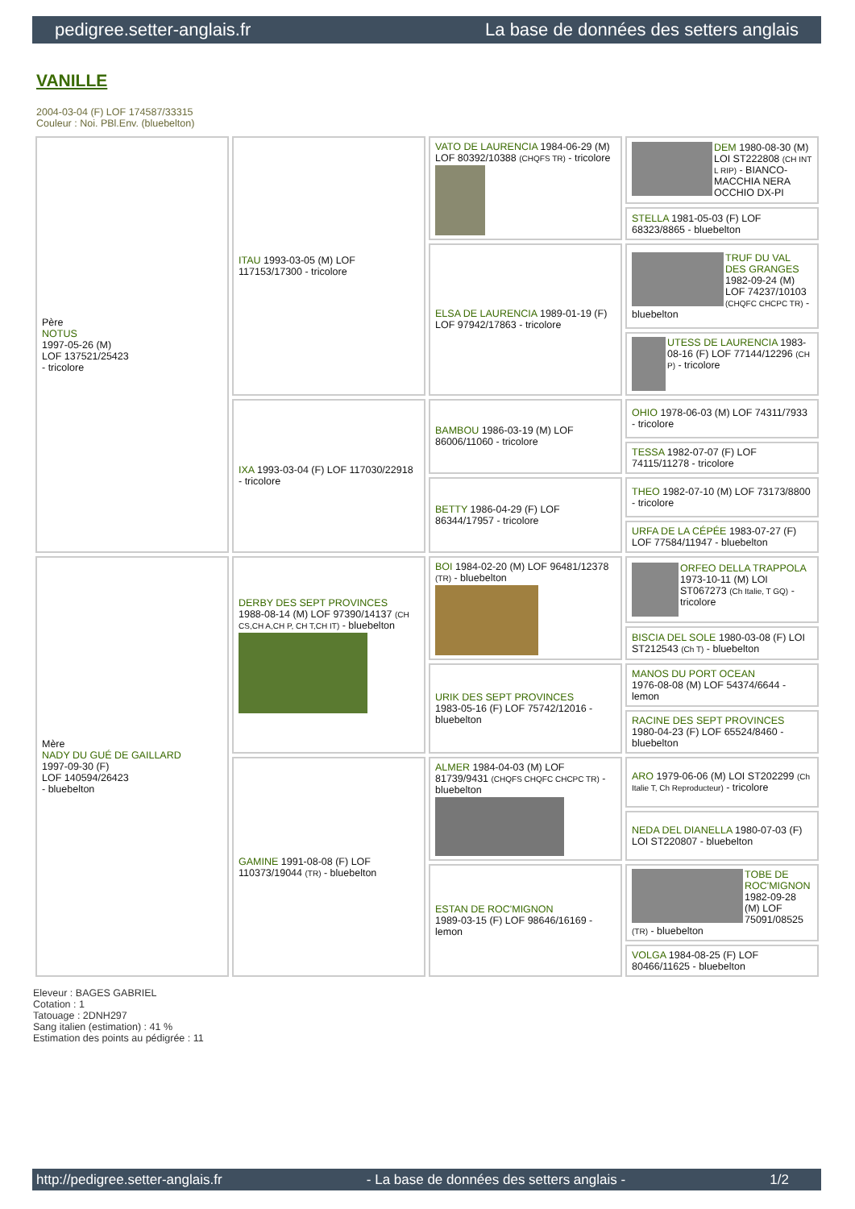pedigree.setter-anglais.fr La base de données des setters anglais
VANILLE
2004-03-04 (F) LOF 174587/33315
Couleur : Noi. PBl.Env. (bluebelton)
| Père NOTUS 1997-05-26 (M) LOF 137521/25423 - tricolore | ITAU 1993-03-05 (M) LOF 117153/17300 - tricolore | VATO DE LAURENCIA 1984-06-29 (M) LOF 80392/10388 (CHQFS TR) - tricolore | DEM 1980-08-30 (M) LOI ST222808 (CH INT L RIP) - BIANCO-MACCHIA NERA OCCHIO DX-PI |
| | | | STELLA 1981-05-03 (F) LOF 68323/8865 - bluebelton |
| | | ELSA DE LAURENCIA 1989-01-19 (F) LOF 97942/17863 - tricolore | TRUF DU VAL DES GRANGES 1982-09-24 (M) LOF 74237/10103 (CHQFC CHCPC TR) - bluebelton |
| | | | UTESS DE LAURENCIA 1983-08-16 (F) LOF 77144/12296 (CH P) - tricolore |
| | IXA 1993-03-04 (F) LOF 117030/22918 - tricolore | BAMBOU 1986-03-19 (M) LOF 86006/11060 - tricolore | OHIO 1978-06-03 (M) LOF 74311/7933 - tricolore |
| | | | TESSA 1982-07-07 (F) LOF 74115/11278 - tricolore |
| | | BETTY 1986-04-29 (F) LOF 86344/17957 - tricolore | THEO 1982-07-10 (M) LOF 73173/8800 - tricolore |
| | | | URFA DE LA CÉPÉE 1983-07-27 (F) LOF 77584/11947 - bluebelton |
| Mère NADY DU GUÉ DE GAILLARD 1997-09-30 (F) LOF 140594/26423 - bluebelton | DERBY DES SEPT PROVINCES 1988-08-14 (M) LOF 97390/14137 (CH CS,CH A,CH P, CH T,CH IT) - bluebelton | BOI 1984-02-20 (M) LOF 96481/12378 (TR) - bluebelton | ORFEO DELLA TRAPPOLA 1973-10-11 (M) LOI ST067273 (Ch Italie, T GQ) - tricolore |
| | | | BISCIA DEL SOLE 1980-03-08 (F) LOI ST212543 (Ch T) - bluebelton |
| | | URIK DES SEPT PROVINCES 1983-05-16 (F) LOF 75742/12016 - bluebelton | MANOS DU PORT OCEAN 1976-08-08 (M) LOF 54374/6644 - lemon |
| | | | RACINE DES SEPT PROVINCES 1980-04-23 (F) LOF 65524/8460 - bluebelton |
| | GAMINE 1991-08-08 (F) LOF 110373/19044 (TR) - bluebelton | ALMER 1984-04-03 (M) LOF 81739/9431 (CHQFS CHQFC CHCPC TR) - bluebelton | ARO 1979-06-06 (M) LOI ST202299 (Ch Italie T, Ch Reproducteur) - tricolore |
| | | | NEDA DEL DIANELLA 1980-07-03 (F) LOI ST220807 - bluebelton |
| | | ESTAN DE ROC'MIGNON 1989-03-15 (F) LOF 98646/16169 - lemon | TOBE DE ROC'MIGNON 1982-09-28 (M) LOF 75091/08525 (TR) - bluebelton |
| | | | VOLGA 1984-08-25 (F) LOF 80466/11625 - bluebelton |
Eleveur : BAGES GABRIEL
Cotation : 1
Tatouage : 2DNH297
Sang italien (estimation) : 41 %
Estimation des points au pédigrée : 11
http://pedigree.setter-anglais.fr - La base de données des setters anglais - 1/2